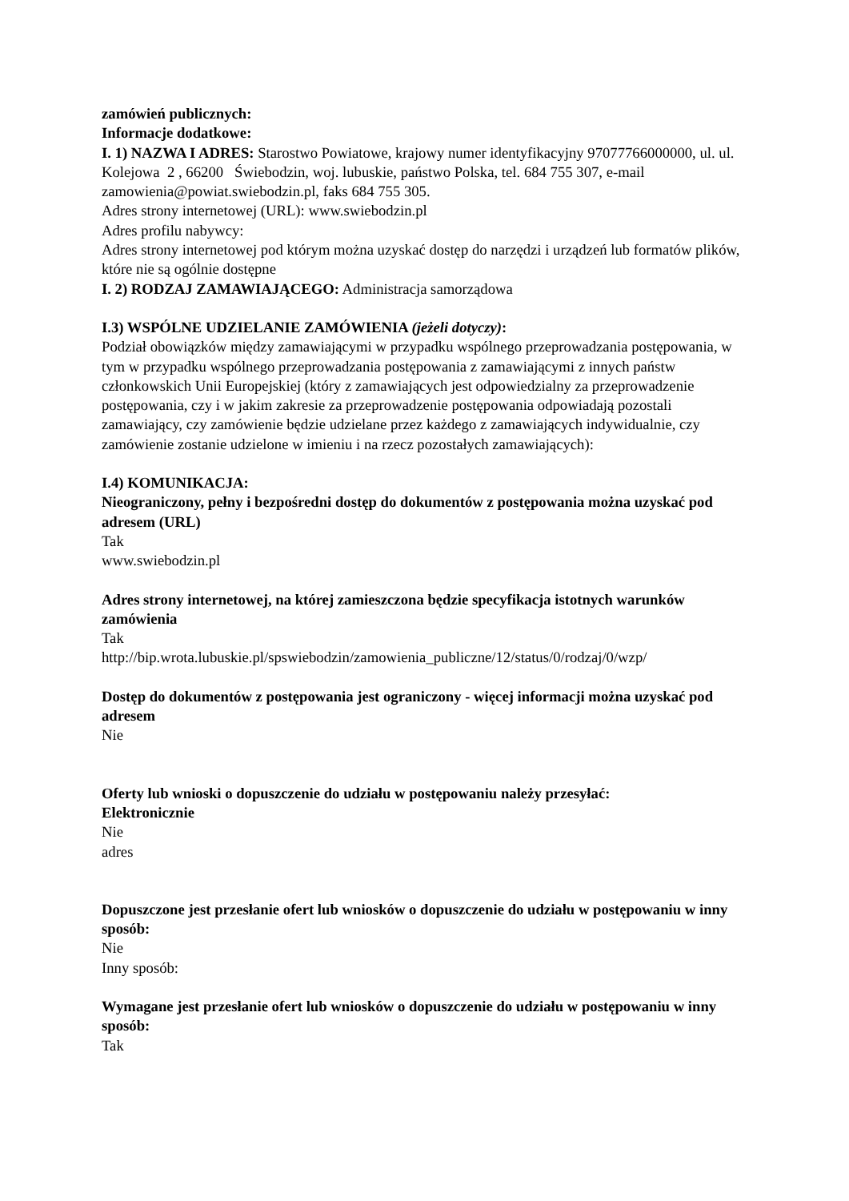zamówień publicznych:
Informacje dodatkowe:
I. 1) NAZWA I ADRES: Starostwo Powiatowe, krajowy numer identyfikacyjny 97077766000000, ul. ul. Kolejowa 2 , 66200 Świebodzin, woj. lubuskie, państwo Polska, tel. 684 755 307, e-mail zamowienia@powiat.swiebodzin.pl, faks 684 755 305.
Adres strony internetowej (URL): www.swiebodzin.pl
Adres profilu nabywcy:
Adres strony internetowej pod którym można uzyskać dostęp do narzędzi i urządzeń lub formatów plików, które nie są ogólnie dostępne
I. 2) RODZAJ ZAMAWIAJĄCEGO: Administracja samorządowa
I.3) WSPÓLNE UDZIELANIE ZAMÓWIENIA (jeżeli dotyczy):
Podział obowiązków między zamawiającymi w przypadku wspólnego przeprowadzania postępowania, w tym w przypadku wspólnego przeprowadzania postępowania z zamawiającymi z innych państw członkowskich Unii Europejskiej (który z zamawiających jest odpowiedzialny za przeprowadzenie postępowania, czy i w jakim zakresie za przeprowadzenie postępowania odpowiadają pozostali zamawiający, czy zamówienie będzie udzielane przez każdego z zamawiających indywidualnie, czy zamówienie zostanie udzielone w imieniu i na rzecz pozostałych zamawiających):
I.4) KOMUNIKACJA:
Nieograniczony, pełny i bezpośredni dostęp do dokumentów z postępowania można uzyskać pod adresem (URL)
Tak
www.swiebodzin.pl
Adres strony internetowej, na której zamieszczona będzie specyfikacja istotnych warunków zamówienia
Tak
http://bip.wrota.lubuskie.pl/spswiebodzin/zamowienia_publiczne/12/status/0/rodzaj/0/wzp/
Dostęp do dokumentów z postępowania jest ograniczony - więcej informacji można uzyskać pod adresem
Nie
Oferty lub wnioski o dopuszczenie do udziału w postępowaniu należy przesyłać:
Elektronicznie
Nie
adres
Dopuszczone jest przesłanie ofert lub wniosków o dopuszczenie do udziału w postępowaniu w inny sposób:
Nie
Inny sposób:
Wymagane jest przesłanie ofert lub wniosków o dopuszczenie do udziału w postępowaniu w inny sposób:
Tak